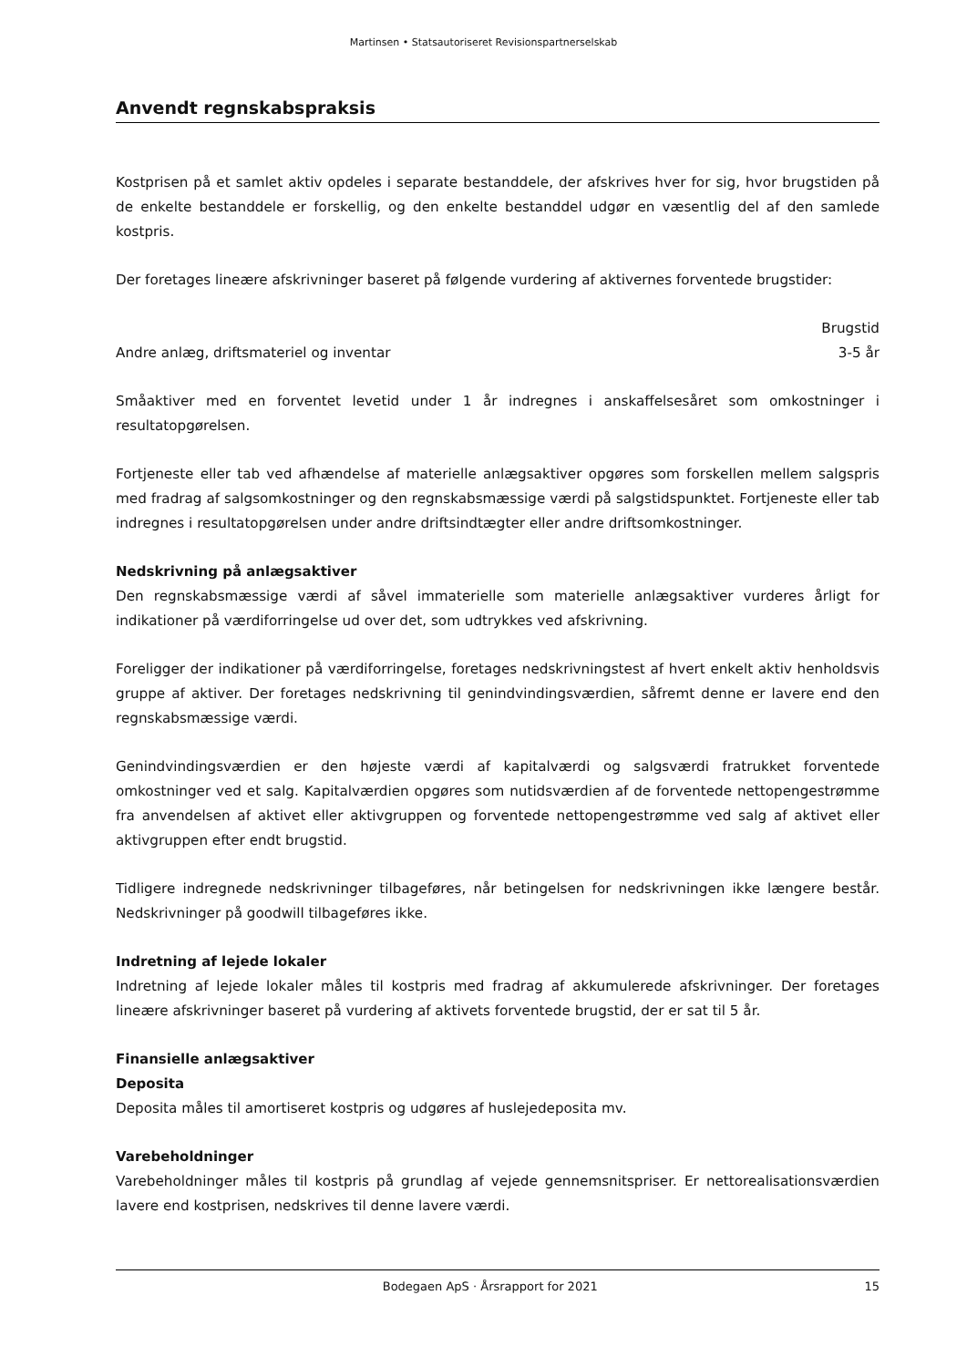Martinsen • Statsautoriseret Revisionspartnerselskab
Anvendt regnskabspraksis
Kostprisen på et samlet aktiv opdeles i separate bestanddele, der afskrives hver for sig, hvor brugstiden på de enkelte bestanddele er forskellig, og den enkelte bestanddel udgør en væsentlig del af den samlede kostpris.
Der foretages lineære afskrivninger baseret på følgende vurdering af aktivernes forventede brugstider:
| | Brugstid |
| --- | --- |
| Andre anlæg, driftsmateriel og inventar | 3-5 år |
Småaktiver med en forventet levetid under 1 år indregnes i anskaffelsesåret som omkostninger i resultatopgørelsen.
Fortjeneste eller tab ved afhændelse af materielle anlægsaktiver opgøres som forskellen mellem salgspris med fradrag af salgsomkostninger og den regnskabsmæssige værdi på salgstidspunktet. Fortjeneste eller tab indregnes i resultatopgørelsen under andre driftsindtægter eller andre driftsomkostninger.
Nedskrivning på anlægsaktiver
Den regnskabsmæssige værdi af såvel immaterielle som materielle anlægsaktiver vurderes årligt for indikationer på værdiforringelse ud over det, som udtrykkes ved afskrivning.
Foreligger der indikationer på værdiforringelse, foretages nedskrivningstest af hvert enkelt aktiv henholdsvis gruppe af aktiver. Der foretages nedskrivning til genindvindingsværdien, såfremt denne er lavere end den regnskabsmæssige værdi.
Genindvindingsværdien er den højeste værdi af kapitalværdi og salgsværdi fratrukket forventede omkostninger ved et salg. Kapitalværdien opgøres som nutidsværdien af de forventede nettopengestrømme fra anvendelsen af aktivet eller aktivgruppen og forventede nettopengestrømme ved salg af aktivet eller aktivgruppen efter endt brugstid.
Tidligere indregnede nedskrivninger tilbageføres, når betingelsen for nedskrivningen ikke længere består. Nedskrivninger på goodwill tilbageføres ikke.
Indretning af lejede lokaler
Indretning af lejede lokaler måles til kostpris med fradrag af akkumulerede afskrivninger. Der foretages lineære afskrivninger baseret på vurdering af aktivets forventede brugstid, der er sat til 5 år.
Finansielle anlægsaktiver
Deposita
Deposita måles til amortiseret kostpris og udgøres af huslejedeposita mv.
Varebeholdninger
Varebeholdninger måles til kostpris på grundlag af vejede gennemsnitspriser. Er nettorealisationsværdien lavere end kostprisen, nedskrives til denne lavere værdi.
Bodegaen ApS · Årsrapport for 2021 15